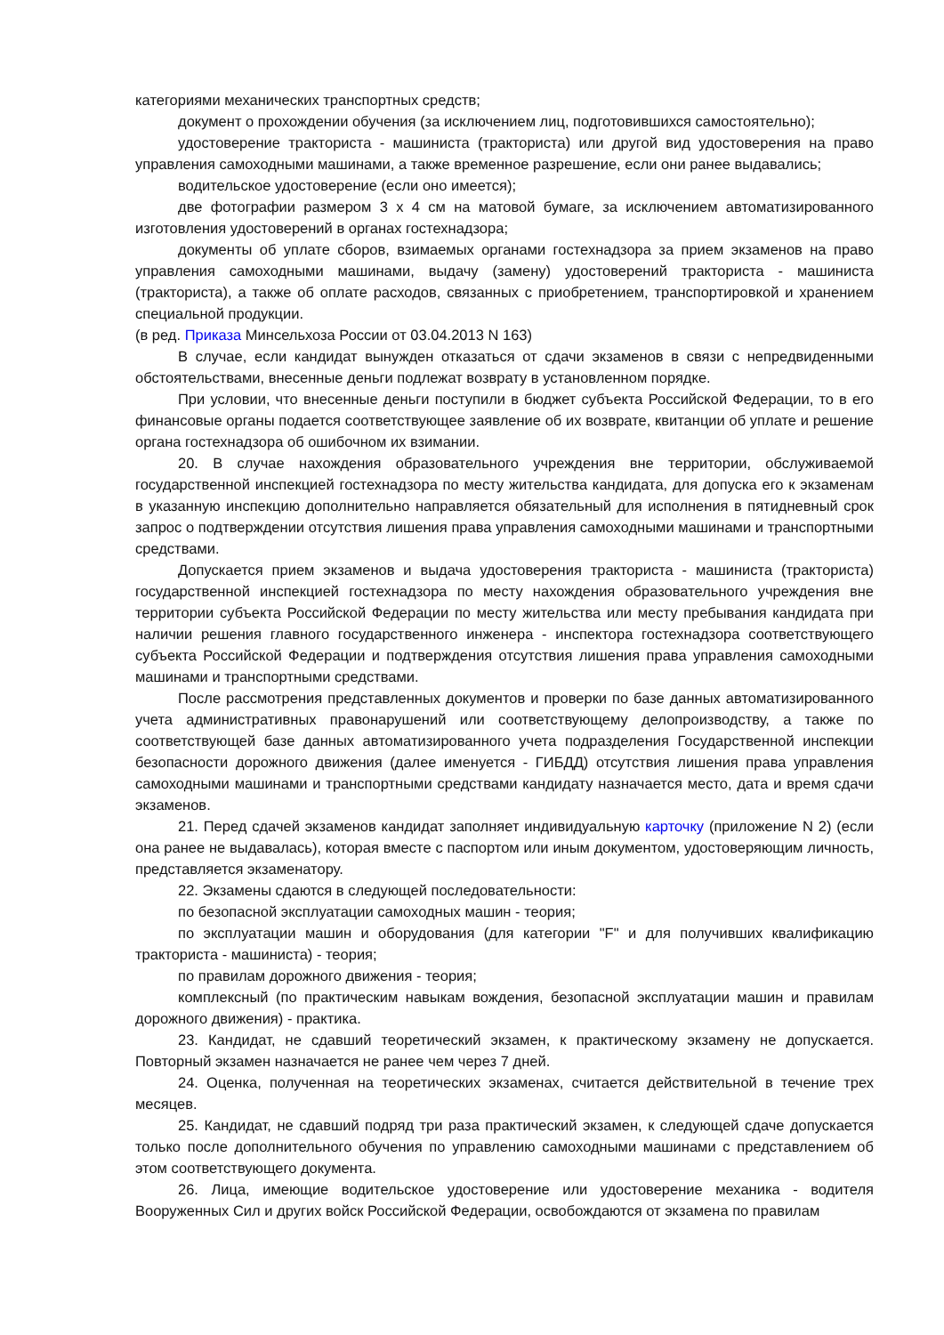категориями механических транспортных средств;
документ о прохождении обучения (за исключением лиц, подготовившихся самостоятельно);
удостоверение тракториста - машиниста (тракториста) или другой вид удостоверения на право управления самоходными машинами, а также временное разрешение, если они ранее выдавались;
водительское удостоверение (если оно имеется);
две фотографии размером 3 x 4 см на матовой бумаге, за исключением автоматизированного изготовления удостоверений в органах гостехнадзора;
документы об уплате сборов, взимаемых органами гостехнадзора за прием экзаменов на право управления самоходными машинами, выдачу (замену) удостоверений тракториста - машиниста (тракториста), а также об оплате расходов, связанных с приобретением, транспортировкой и хранением специальной продукции.
(в ред. Приказа Минсельхоза России от 03.04.2013 N 163)
В случае, если кандидат вынужден отказаться от сдачи экзаменов в связи с непредвиденными обстоятельствами, внесенные деньги подлежат возврату в установленном порядке.
При условии, что внесенные деньги поступили в бюджет субъекта Российской Федерации, то в его финансовые органы подается соответствующее заявление об их возврате, квитанции об уплате и решение органа гостехнадзора об ошибочном их взимании.
20. В случае нахождения образовательного учреждения вне территории, обслуживаемой государственной инспекцией гостехнадзора по месту жительства кандидата, для допуска его к экзаменам в указанную инспекцию дополнительно направляется обязательный для исполнения в пятидневный срок запрос о подтверждении отсутствия лишения права управления самоходными машинами и транспортными средствами.
Допускается прием экзаменов и выдача удостоверения тракториста - машиниста (тракториста) государственной инспекцией гостехнадзора по месту нахождения образовательного учреждения вне территории субъекта Российской Федерации по месту жительства или месту пребывания кандидата при наличии решения главного государственного инженера - инспектора гостехнадзора соответствующего субъекта Российской Федерации и подтверждения отсутствия лишения права управления самоходными машинами и транспортными средствами.
После рассмотрения представленных документов и проверки по базе данных автоматизированного учета административных правонарушений или соответствующему делопроизводству, а также по соответствующей базе данных автоматизированного учета подразделения Государственной инспекции безопасности дорожного движения (далее именуется - ГИБДД) отсутствия лишения права управления самоходными машинами и транспортными средствами кандидату назначается место, дата и время сдачи экзаменов.
21. Перед сдачей экзаменов кандидат заполняет индивидуальную карточку (приложение N 2) (если она ранее не выдавалась), которая вместе с паспортом или иным документом, удостоверяющим личность, представляется экзаменатору.
22. Экзамены сдаются в следующей последовательности:
по безопасной эксплуатации самоходных машин - теория;
по эксплуатации машин и оборудования (для категории "F" и для получивших квалификацию тракториста - машиниста) - теория;
по правилам дорожного движения - теория;
комплексный (по практическим навыкам вождения, безопасной эксплуатации машин и правилам дорожного движения) - практика.
23. Кандидат, не сдавший теоретический экзамен, к практическому экзамену не допускается. Повторный экзамен назначается не ранее чем через 7 дней.
24. Оценка, полученная на теоретических экзаменах, считается действительной в течение трех месяцев.
25. Кандидат, не сдавший подряд три раза практический экзамен, к следующей сдаче допускается только после дополнительного обучения по управлению самоходными машинами с представлением об этом соответствующего документа.
26. Лица, имеющие водительское удостоверение или удостоверение механика - водителя Вооруженных Сил и других войск Российской Федерации, освобождаются от экзамена по правилам